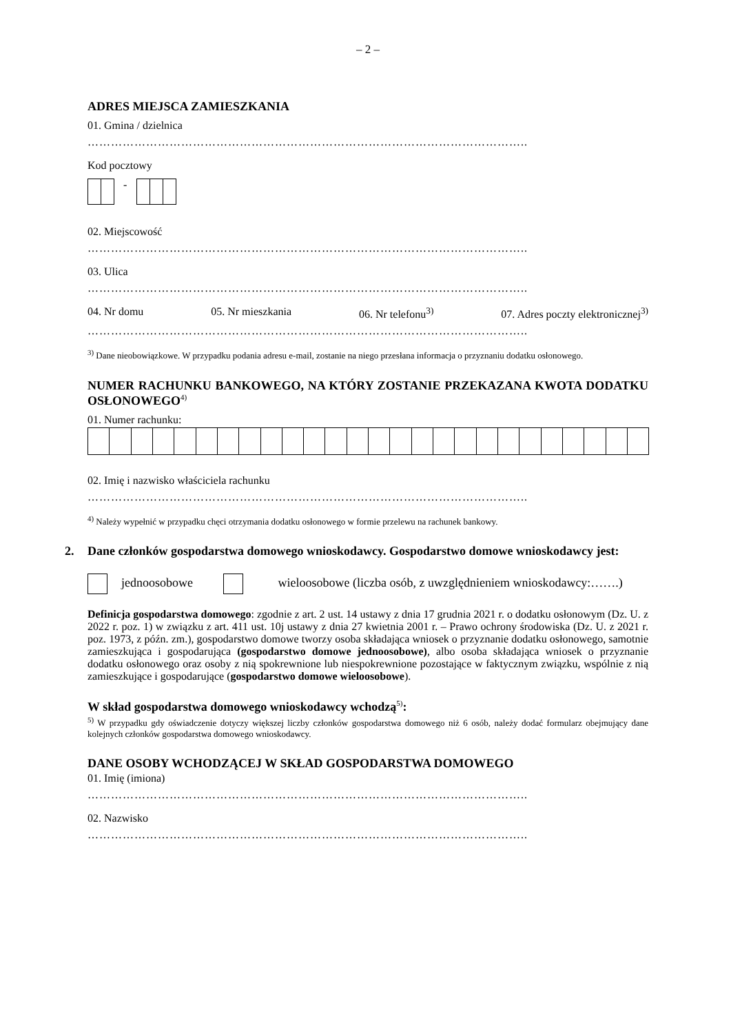– 2 –
ADRES MIEJSCA ZAMIESZKANIA
01. Gmina / dzielnica
…………………………………………………………………………………………………..
Kod pocztowy
-
02. Miejscowość
…………………………………………………………………………………………………..
03. Ulica
…………………………………………………………………………………………………..
04. Nr domu 05. Nr mieszkania 06. Nr telefonu<sup>3)</sup> 07. Adres poczty elektronicznej<sup>3)</sup>
…………………………………………………………………………………………………..
<sup>3)</sup> Dane nieobowiązkowe. W przypadku podania adresu e-mail, zostanie na niego przesłana informacja o przyznaniu dodatku osłonowego.
NUMER RACHUNKU BANKOWEGO, NA KTÓRY ZOSTANIE PRZEKAZANA KWOTA DODATKU OSŁONOWEGO<sup>4)</sup>
01. Numer rachunku:
02. Imię i nazwisko właściciela rachunku
…………………………………………………………………………………………………..
<sup>4)</sup> Należy wypełnić w przypadku chęci otrzymania dodatku osłonowego w formie przelewu na rachunek bankowy.
2. Dane członków gospodarstwa domowego wnioskodawcy. Gospodarstwo domowe wnioskodawcy jest:
jednoosobowe wieloosobowe (liczba osób, z uwzględnieniem wnioskodawcy:…….)
Definicja gospodarstwa domowego: zgodnie z art. 2 ust. 14 ustawy z dnia 17 grudnia 2021 r. o dodatku osłonowym (Dz. U. z 2022 r. poz. 1) w związku z art. 411 ust. 10j ustawy z dnia 27 kwietnia 2001 r. – Prawo ochrony środowiska (Dz. U. z 2021 r. poz. 1973, z późn. zm.), gospodarstwo domowe tworzy osoba składająca wniosek o przyznanie dodatku osłonowego, samotnie zamieszkująca i gospodarująca (gospodarstwo domowe jednoosobowe), albo osoba składająca wniosek o przyznanie dodatku osłonowego oraz osoby z nią spokrewnione lub niespokrewnione pozostające w faktycznym związku, wspólnie z nią zamieszkujące i gospodarujące (gospodarstwo domowe wieloosobowe).
W skład gospodarstwa domowego wnioskodawcy wchodzą<sup>5)</sup>:
<sup>5)</sup> W przypadku gdy oświadczenie dotyczy większej liczby członków gospodarstwa domowego niż 6 osób, należy dodać formularz obejmujący dane kolejnych członków gospodarstwa domowego wnioskodawcy.
DANE OSOBY WCHODZĄCEJ W SKŁAD GOSPODARSTWA DOMOWEGO
01. Imię (imiona)
…………………………………………………………………………………………………..
02. Nazwisko
…………………………………………………………………………………………………..